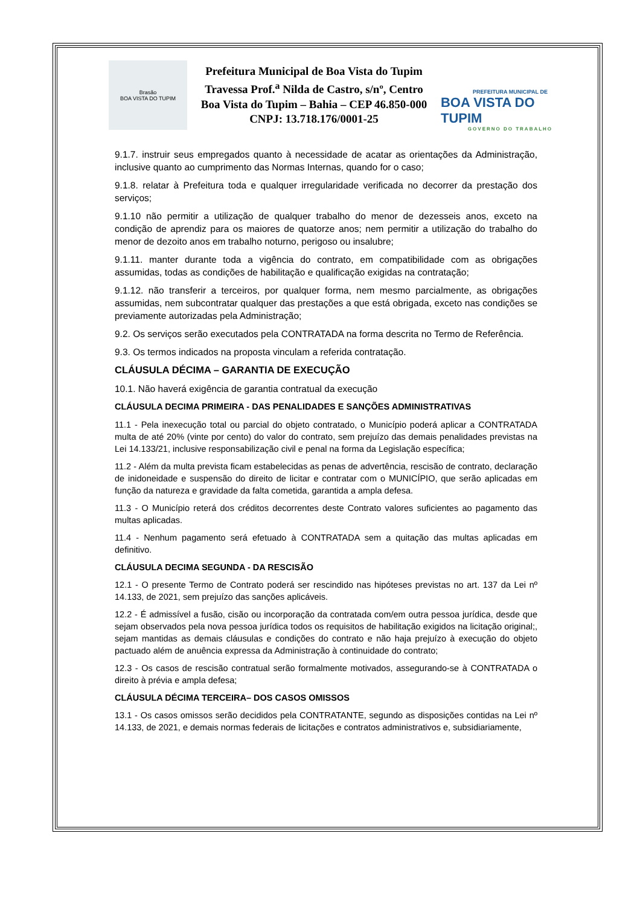Brasão
BOA VISTA DO TUPIM
Prefeitura Municipal de Boa Vista do Tupim
Travessa Prof.<sup>a</sup> Nilda de Castro, s/nº, Centro
Boa Vista do Tupim – Bahia – CEP 46.850-000
CNPJ: 13.718.176/0001-25
PREFEITURA MUNICIPAL DE
BOA VISTA DO TUPIM
GOVERNO DO TRABALHO
9.1.7. instruir seus empregados quanto à necessidade de acatar as orientações da Administração, inclusive quanto ao cumprimento das Normas Internas, quando for o caso;
9.1.8. relatar à Prefeitura toda e qualquer irregularidade verificada no decorrer da prestação dos serviços;
9.1.10 não permitir a utilização de qualquer trabalho do menor de dezesseis anos, exceto na condição de aprendiz para os maiores de quatorze anos; nem permitir a utilização do trabalho do menor de dezoito anos em trabalho noturno, perigoso ou insalubre;
9.1.11. manter durante toda a vigência do contrato, em compatibilidade com as obrigações assumidas, todas as condições de habilitação e qualificação exigidas na contratação;
9.1.12. não transferir a terceiros, por qualquer forma, nem mesmo parcialmente, as obrigações assumidas, nem subcontratar qualquer das prestações a que está obrigada, exceto nas condições se previamente autorizadas pela Administração;
9.2. Os serviços serão executados pela CONTRATADA na forma descrita no Termo de Referência.
9.3. Os termos indicados na proposta vinculam a referida contratação.
CLÁUSULA DÉCIMA – GARANTIA DE EXECUÇÃO
10.1. Não haverá exigência de garantia contratual da execução
CLÁUSULA DECIMA PRIMEIRA - DAS PENALIDADES E SANÇÕES ADMINISTRATIVAS
11.1 - Pela inexecução total ou parcial do objeto contratado, o Município poderá aplicar a CONTRATADA multa de até 20% (vinte por cento) do valor do contrato, sem prejuízo das demais penalidades previstas na Lei 14.133/21, inclusive responsabilização civil e penal na forma da Legislação específica;
11.2 - Além da multa prevista ficam estabelecidas as penas de advertência, rescisão de contrato, declaração de inidoneidade e suspensão do direito de licitar e contratar com o MUNICÍPIO, que serão aplicadas em função da natureza e gravidade da falta cometida, garantida a ampla defesa.
11.3 - O Município reterá dos créditos decorrentes deste Contrato valores suficientes ao pagamento das multas aplicadas.
11.4 - Nenhum pagamento será efetuado à CONTRATADA sem a quitação das multas aplicadas em definitivo.
CLÁUSULA DECIMA SEGUNDA - DA RESCISÃO
12.1 - O presente Termo de Contrato poderá ser rescindido nas hipóteses previstas no art. 137 da Lei nº 14.133, de 2021, sem prejuízo das sanções aplicáveis.
12.2 - É admissível a fusão, cisão ou incorporação da contratada com/em outra pessoa jurídica, desde que sejam observados pela nova pessoa jurídica todos os requisitos de habilitação exigidos na licitação original;, sejam mantidas as demais cláusulas e condições do contrato e não haja prejuízo à execução do objeto pactuado além de anuência expressa da Administração à continuidade do contrato;
12.3 - Os casos de rescisão contratual serão formalmente motivados, assegurando-se à CONTRATADA o direito à prévia e ampla defesa;
CLÁUSULA DÉCIMA TERCEIRA– DOS CASOS OMISSOS
13.1 - Os casos omissos serão decididos pela CONTRATANTE, segundo as disposições contidas na Lei nº 14.133, de 2021, e demais normas federais de licitações e contratos administrativos e, subsidiariamente,